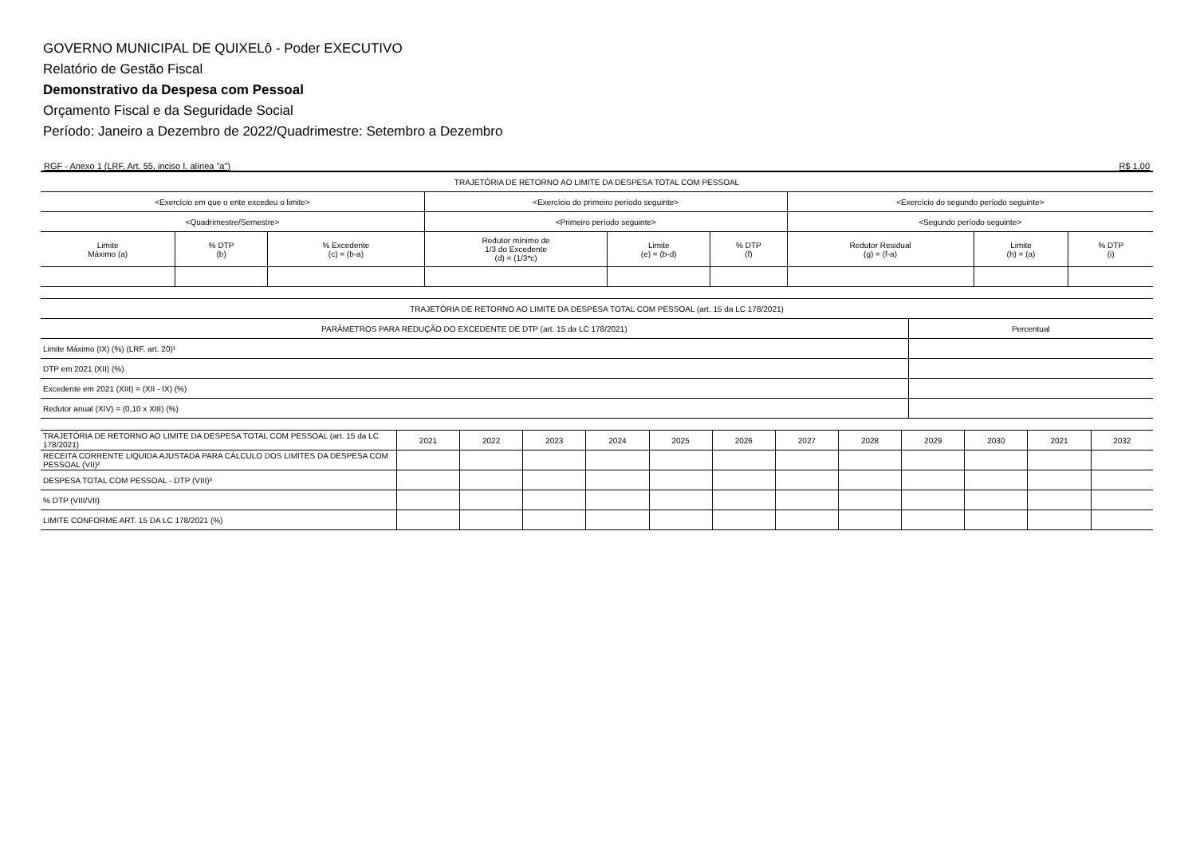GOVERNO MUNICIPAL DE QUIXELô - Poder EXECUTIVO
Relatório de Gestão Fiscal
Demonstrativo da Despesa com Pessoal
Orçamento Fiscal e da Seguridade Social
Período: Janeiro a Dezembro de 2022/Quadrimestre: Setembro a Dezembro
RGF - Anexo 1 (LRF, Art. 55, inciso I, alínea "a") R$ 1,00
| TRAJETÓRIA DE RETORNO AO LIMITE DA DESPESA TOTAL COM PESSOAL | | | | | | | | |
| --- | --- | --- | --- | --- | --- | --- | --- | --- |
| <Exercício em que o ente excedeu o limite> | | | <Exercício do primeiro período seguinte> | | | <Exercício do segundo período seguinte> | | |
| <Quadrimestre/Semestre> | | | <Primeiro período seguinte> | | | <Segundo período seguinte> | | |
| Limite Máximo (a) | % DTP (b) | % Excedente (c) = (b-a) | Redutor mínimo de 1/3 do Excedente (d) = (1/3*c) | Limite (e) = (b-d) | % DTP (f) | Redutor Residual (g) = (f-a) | Limite (h) = (a) | % DTP (i) |
| TRAJETÓRIA DE RETORNO AO LIMITE DA DESPESA TOTAL COM PESSOAL (art. 15 da LC 178/2021) | |
| --- | --- |
| PARÂMETROS PARA REDUÇÃO DO EXCEDENTE DE DTP (art. 15 da LC 178/2021) | Percentual |
| Limite Máximo (IX) (%) (LRF, art. 20)¹ | |
| DTP em 2021 (XII) (%) | |
| Excedente em 2021 (XIII) = (XII - IX) (%) | |
| Redutor anual (XIV) = (0,10 x XIII) (%) | |
| TRAJETÓRIA DE RETORNO AO LIMITE DA DESPESA TOTAL COM PESSOAL (art. 15 da LC 178/2021) | 2021 | 2022 | 2023 | 2024 | 2025 | 2026 | 2027 | 2028 | 2029 | 2030 | 2021 | 2032 |
| --- | --- | --- | --- | --- | --- | --- | --- | --- | --- | --- | --- | --- |
| RECEITA CORRENTE LIQUIDA AJUSTADA PARA CÁLCULO DOS LIMITES DA DESPESA COM PESSOAL (VII)² | | | | | | | | | | | | |
| DESPESA TOTAL COM PESSOAL - DTP (VIII)³ | | | | | | | | | | | | |
| % DTP (VIII/VII) | | | | | | | | | | | | |
| LIMITE CONFORME ART. 15 DA LC 178/2021 (%) | | | | | | | | | | | | |